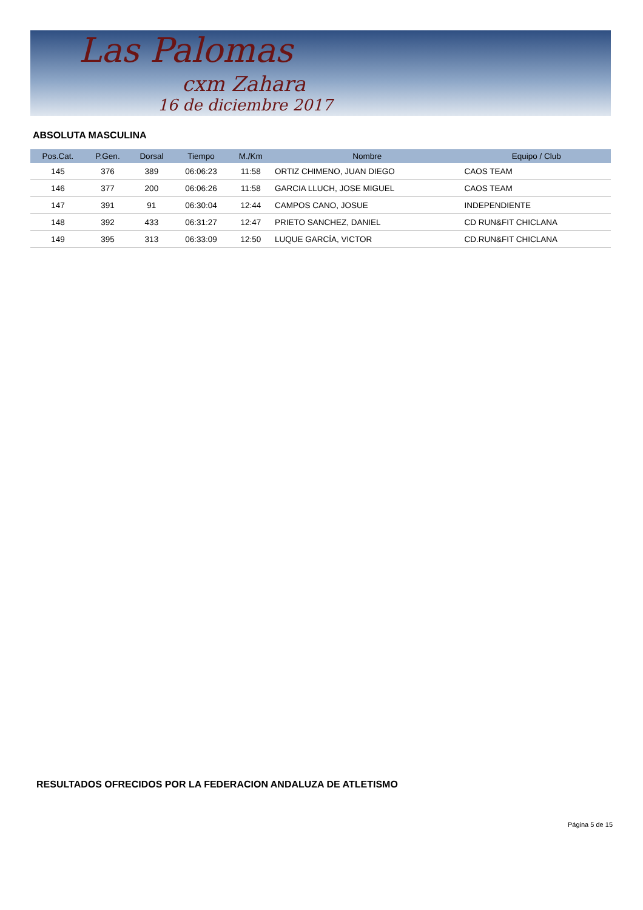Las Palomas
cxm Zahara
16 de diciembre 2017
ABSOLUTA MASCULINA
| Pos.Cat. | P.Gen. | Dorsal | Tiempo | M./Km | Nombre | Equipo / Club |
| --- | --- | --- | --- | --- | --- | --- |
| 145 | 376 | 389 | 06:06:23 | 11:58 | ORTIZ CHIMENO, JUAN DIEGO | CAOS TEAM |
| 146 | 377 | 200 | 06:06:26 | 11:58 | GARCIA LLUCH, JOSE MIGUEL | CAOS TEAM |
| 147 | 391 | 91 | 06:30:04 | 12:44 | CAMPOS CANO, JOSUE | INDEPENDIENTE |
| 148 | 392 | 433 | 06:31:27 | 12:47 | PRIETO SANCHEZ, DANIEL | CD RUN&FIT CHICLANA |
| 149 | 395 | 313 | 06:33:09 | 12:50 | LUQUE GARCÍA, VICTOR | CD.RUN&FIT CHICLANA |
RESULTADOS OFRECIDOS POR LA FEDERACION ANDALUZA DE ATLETISMO
Página 5 de 15